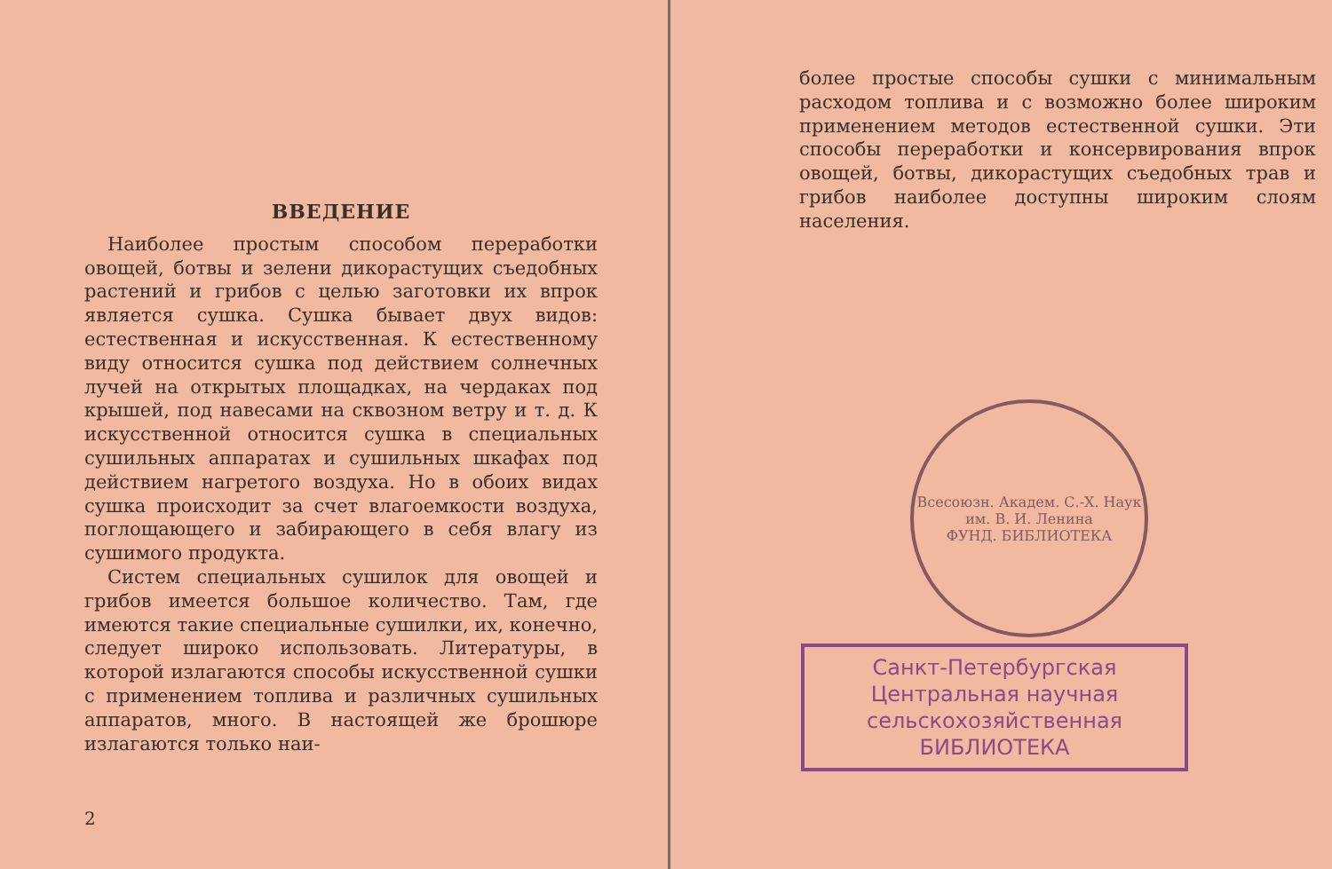ВВЕДЕНИЕ
Наиболее простым способом переработки овощей, ботвы и зелени дикорастущих съедобных растений и грибов с целью заготовки их впрок является сушка. Сушка бывает двух видов: естественная и искусственная. К естественному виду относится сушка под действием солнечных лучей на открытых площадках, на чердаках под крышей, под навесами на сквозном ветру и т. д. К искусственной относится сушка в специальных сушильных аппаратах и сушильных шкафах под действием нагретого воздуха. Но в обоих видах сушка происходит за счет влагоемкости воздуха, поглощающего и забирающего в себя влагу из сушимого продукта.
Систем специальных сушилок для овощей и грибов имеется большое количество. Там, где имеются такие специальные сушилки, их, конечно, следует широко использовать. Литературы, в которой излагаются способы искусственной сушки с применением топлива и различных сушильных аппаратов, много. В настоящей же брошюре излагаются только наи-
2
более простые способы сушки с минимальным расходом топлива и с возможно более широким применением методов естественной сушки. Эти способы переработки и консервирования впрок овощей, ботвы, дикорастущих съедобных трав и грибов наиболее доступны широким слоям населения.
Всесоюзн. Академ. С.-Х. Наук им. В. И. Ленина
ФУНД. БИБЛИОТЕКА
Санкт-Петербургская
Центральная научная
сельскохозяйственная
БИБЛИОТЕКА